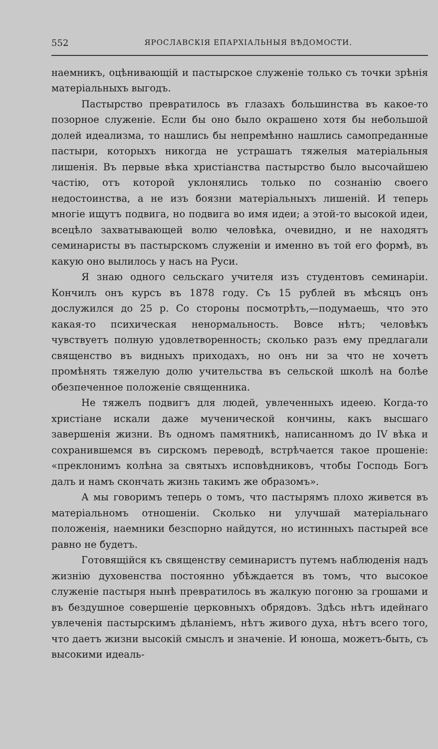552 ЯРОСЛАВСКІЯ ЕПАРХІАЛЬНЫЯ ВѢДОМОСТИ.
наемникъ, оцѣнивающій и пастырское служеніе только съ точки зрѣнія матеріальныхъ выгодъ.
Пастырство превратилось въ глазахъ большинства въ какое-то позорное служеніе. Если бы оно было окрашено хотя бы небольшой долей идеализма, то нашлись бы непремѣнно нашлись самопреданные пастыри, которыхъ никогда не устрашатъ тяжелыя матеріальныя лишенія. Въ первые вѣка христіанства пастырство было высочайшею частію, отъ которой уклонялись только по сознанію своего недостоинства, а не изъ боязни матеріальныхъ лишеній. И теперь многіе ищутъ подвига, но подвига во имя идеи; а этой-то высокой идеи, всецѣло захватывающей волю человѣка, очевидно, и не находятъ семинаристы въ пастырскомъ служеніи и именно въ той его формѣ, въ какую оно вылилось у насъ на Руси.
Я знаю одного сельскаго учителя изъ студентовъ семинаріи. Кончилъ онъ курсъ въ 1878 году. Съ 15 рублей въ мѣсяцъ онъ дослужился до 25 р. Со стороны посмотрѣть,—подумаешь, что это какая-то психическая ненормальность. Вовсе нѣтъ; человѣкъ чувствуетъ полную удовлетворенность; сколько разъ ему предлагали священство въ видныхъ приходахъ, но онъ ни за что не хочетъ промѣнять тяжелую долю учительства въ сельской школѣ на болѣе обезпеченное положеніе священника.
Не тяжелъ подвигъ для людей, увлеченныхъ идеею. Когда-то христіане искали даже мученической кончины, какъ высшаго завершенія жизни. Въ одномъ памятникѣ, написанномъ до IV вѣка и сохранившемся въ сирскомъ переводѣ, встрѣчается такое прошеніе: «преклонимъ колѣна за святыхъ исповѣдниковъ, чтобы Господь Богъ далъ и намъ скончать жизнь такимъ же образомъ».
А мы говоримъ теперь о томъ, что пастырямъ плохо живется въ матеріальномъ отношеніи. Сколько ни улучшай матеріальнаго положенія, наемники безспорно найдутся, но истинныхъ пастырей все равно не будетъ.
Готовящійся къ священству семинаристъ путемъ наблюденія надъ жизнію духовенства постоянно убѣждается въ томъ, что высокое служеніе пастыря нынѣ превратилось въ жалкую погоню за грошами и въ бездушное совершеніе церковныхъ обрядовъ. Здѣсь нѣтъ идейнаго увлеченія пастырскимъ дѣланіемъ, нѣтъ живого духа, нѣтъ всего того, что даетъ жизни высокій смыслъ и значеніе. И юноша, можетъ-быть, съ высокими идеаль-